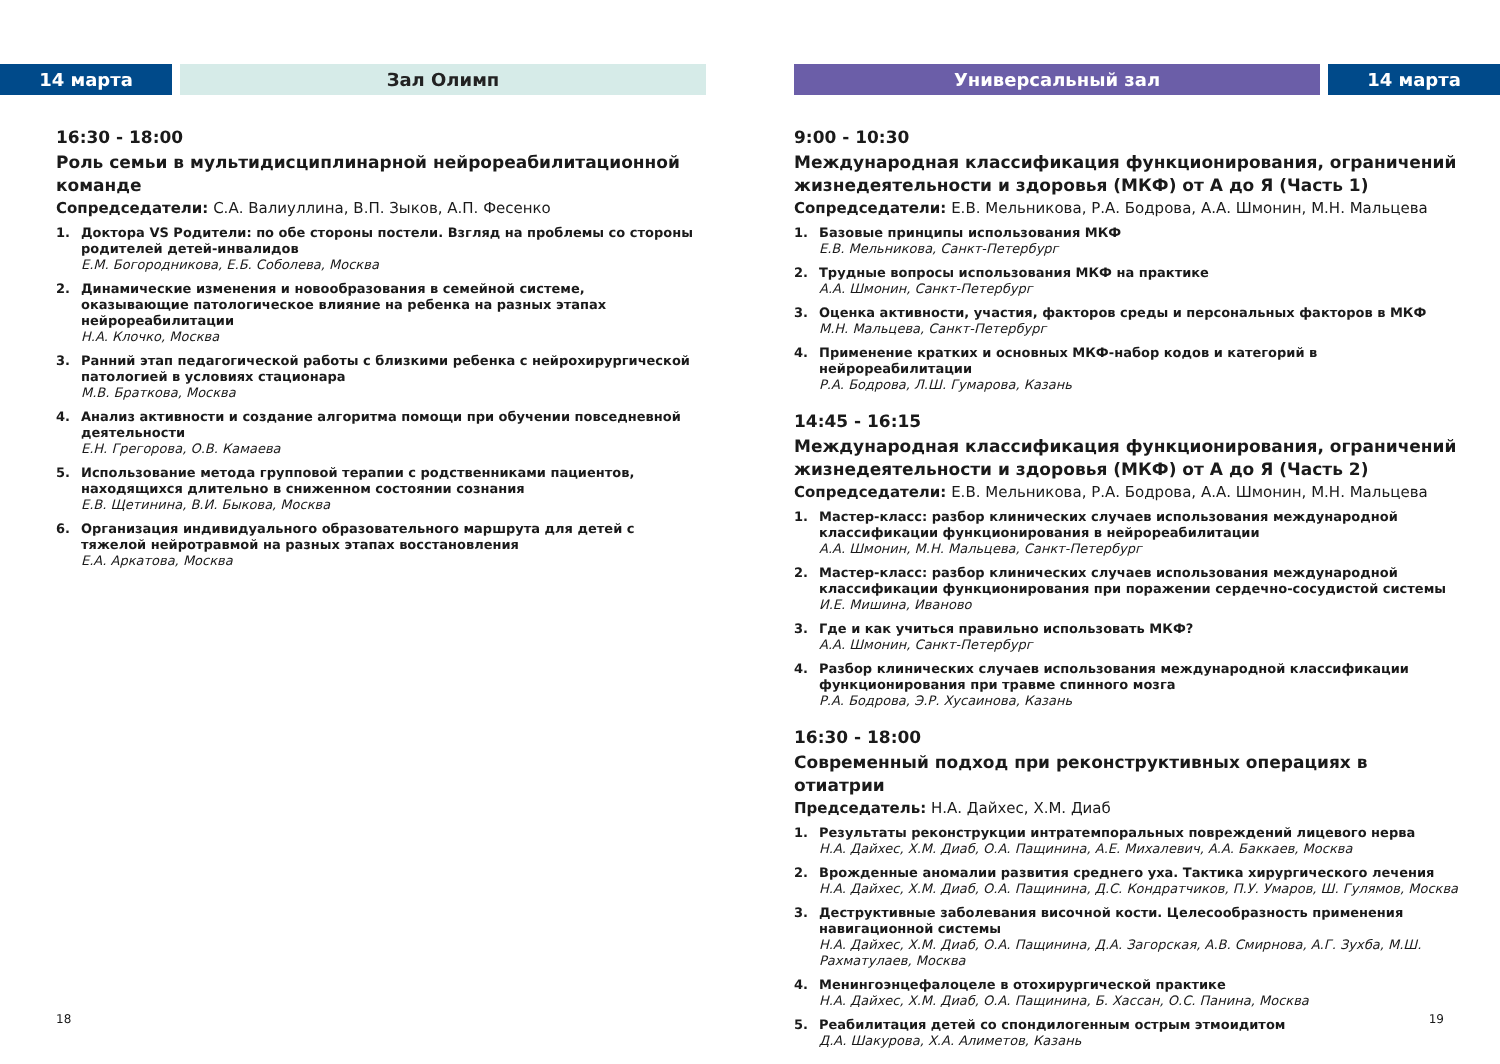14 марта Зал Олимп
16:30 - 18:00
Роль семьи в мультидисциплинарной нейрореабилитационной команде
Сопредседатели: С.А. Валиуллина, В.П. Зыков, А.П. Фесенко
1. Доктора VS Родители: по обе стороны постели. Взгляд на проблемы со стороны родителей детей-инвалидов
Е.М. Богородникова, Е.Б. Соболева, Москва
2. Динамические изменения и новообразования в семейной системе, оказывающие патологическое влияние на ребенка на разных этапах нейрореабилитации
Н.А. Клочко, Москва
3. Ранний этап педагогической работы с близкими ребенка с нейрохирургической патологией в условиях стационара
М.В. Браткова, Москва
4. Анализ активности и создание алгоритма помощи при обучении повседневной деятельности
Е.Н. Грегорова, О.В. Камаева
5. Использование метода групповой терапии с родственниками пациентов, находящихся длительно в сниженном состоянии сознания
Е.В. Щетинина, В.И. Быкова, Москва
6. Организация индивидуального образовательного маршрута для детей с тяжелой нейротравмой на разных этапах восстановления
Е.А. Аркатова, Москва
18
Универсальный зал 14 марта
9:00 - 10:30
Международная классификация функционирования, ограничений жизнедеятельности и здоровья (МКФ) от А до Я (Часть 1)
Сопредседатели: Е.В. Мельникова, Р.А. Бодрова, А.А. Шмонин, М.Н. Мальцева
1. Базовые принципы использования МКФ
Е.В. Мельникова, Санкт-Петербург
2. Трудные вопросы использования МКФ на практике
А.А. Шмонин, Санкт-Петербург
3. Оценка активности, участия, факторов среды и персональных факторов в МКФ
М.Н. Мальцева, Санкт-Петербург
4. Применение кратких и основных МКФ-набор кодов и категорий в нейрореабилитации
Р.А. Бодрова, Л.Ш. Гумарова, Казань
14:45 - 16:15
Международная классификация функционирования, ограничений жизнедеятельности и здоровья (МКФ) от А до Я (Часть 2)
Сопредседатели: Е.В. Мельникова, Р.А. Бодрова, А.А. Шмонин, М.Н. Мальцева
1. Мастер-класс: разбор клинических случаев использования международной классификации функционирования в нейрореабилитации
А.А. Шмонин, М.Н. Мальцева, Санкт-Петербург
2. Мастер-класс: разбор клинических случаев использования международной классификации функционирования при поражении сердечно-сосудистой системы
И.Е. Мишина, Иваново
3. Где и как учиться правильно использовать МКФ?
А.А. Шмонин, Санкт-Петербург
4. Разбор клинических случаев использования международной классификации функционирования при травме спинного мозга
Р.А. Бодрова, Э.Р. Хусаинова, Казань
16:30 - 18:00
Современный подход при реконструктивных операциях в отиатрии
Председатель: Н.А. Дайхес, Х.М. Диаб
1. Результаты реконструкции интратемпоральных повреждений лицевого нерва
Н.А. Дайхес, Х.М. Диаб, О.А. Пащинина, А.Е. Михалевич, А.А. Баккаев, Москва
2. Врожденные аномалии развития среднего уха. Тактика хирургического лечения
Н.А. Дайхес, Х.М. Диаб, О.А. Пащинина, Д.С. Кондратчиков, П.У. Умаров, Ш. Гулямов, Москва
3. Деструктивные заболевания височной кости. Целесообразность применения навигационной системы
Н.А. Дайхес, Х.М. Диаб, О.А. Пащинина, Д.А. Загорская, А.В. Смирнова, А.Г. Зухба, М.Ш. Рахматулаев, Москва
4. Менингоэнцефалоцеле в отохирургической практике
Н.А. Дайхес, Х.М. Диаб, О.А. Пащинина, Б. Хассан, О.С. Панина, Москва
5. Реабилитация детей со спондилогенным острым этмоидитом
Д.А. Шакурова, Х.А. Алиметов, Казань
19